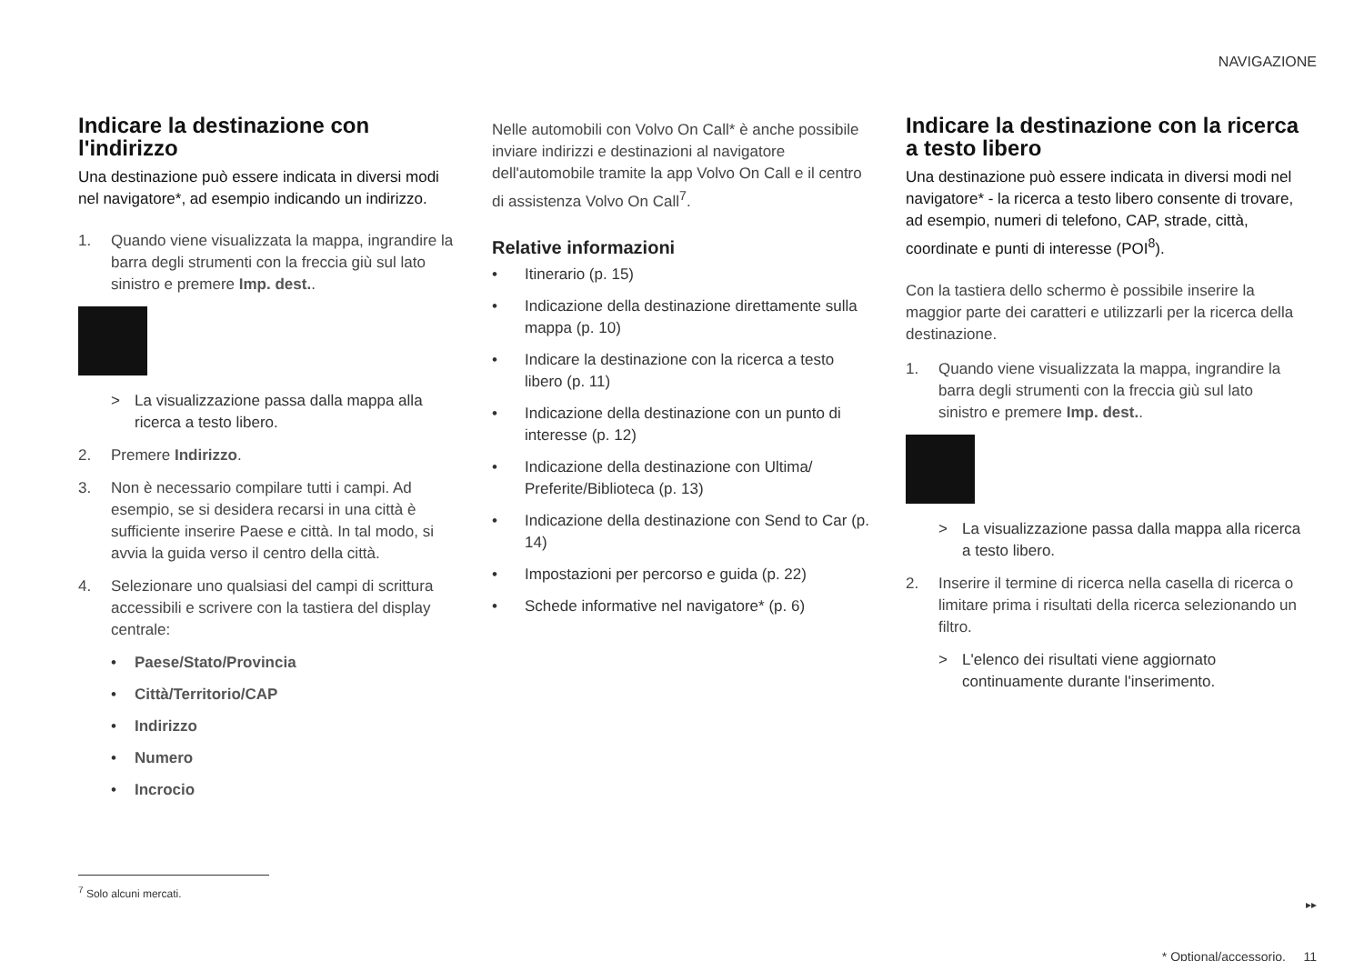NAVIGAZIONE
Indicare la destinazione con l'indirizzo
Una destinazione può essere indicata in diversi modi nel navigatore*, ad esempio indicando un indirizzo.
1. Quando viene visualizzata la mappa, ingrandire la barra degli strumenti con la freccia giù sul lato sinistro e premere Imp. dest..
> La visualizzazione passa dalla mappa alla ricerca a testo libero.
2. Premere Indirizzo.
3. Non è necessario compilare tutti i campi. Ad esempio, se si desidera recarsi in una città è sufficiente inserire Paese e città. In tal modo, si avvia la guida verso il centro della città.
4. Selezionare uno qualsiasi del campi di scrittura accessibili e scrivere con la tastiera del display centrale:
• Paese/Stato/Provincia
• Città/Territorio/CAP
• Indirizzo
• Numero
• Incrocio
Nelle automobili con Volvo On Call* è anche possibile inviare indirizzi e destinazioni al navigatore dell'automobile tramite la app Volvo On Call e il centro di assistenza Volvo On Call<sup>7</sup>.
Relative informazioni
• Itinerario (p. 15)
• Indicazione della destinazione direttamente sulla mappa (p. 10)
• Indicare la destinazione con la ricerca a testo libero (p. 11)
• Indicazione della destinazione con un punto di interesse (p. 12)
• Indicazione della destinazione con Ultima/ Preferite/Biblioteca (p. 13)
• Indicazione della destinazione con Send to Car (p. 14)
• Impostazioni per percorso e guida (p. 22)
• Schede informative nel navigatore* (p. 6)
Indicare la destinazione con la ricerca a testo libero
Una destinazione può essere indicata in diversi modi nel navigatore* - la ricerca a testo libero consente di trovare, ad esempio, numeri di telefono, CAP, strade, città, coordinate e punti di interesse (POI<sup>8</sup>).
Con la tastiera dello schermo è possibile inserire la maggior parte dei caratteri e utilizzarli per la ricerca della destinazione.
1. Quando viene visualizzata la mappa, ingrandire la barra degli strumenti con la freccia giù sul lato sinistro e premere Imp. dest..
> La visualizzazione passa dalla mappa alla ricerca a testo libero.
2. Inserire il termine di ricerca nella casella di ricerca o limitare prima i risultati della ricerca selezionando un filtro.
> L'elenco dei risultati viene aggiornato continuamente durante l'inserimento.
<sup>7</sup> Solo alcuni mercati.
▸▸
* Optional/accessorio. 11